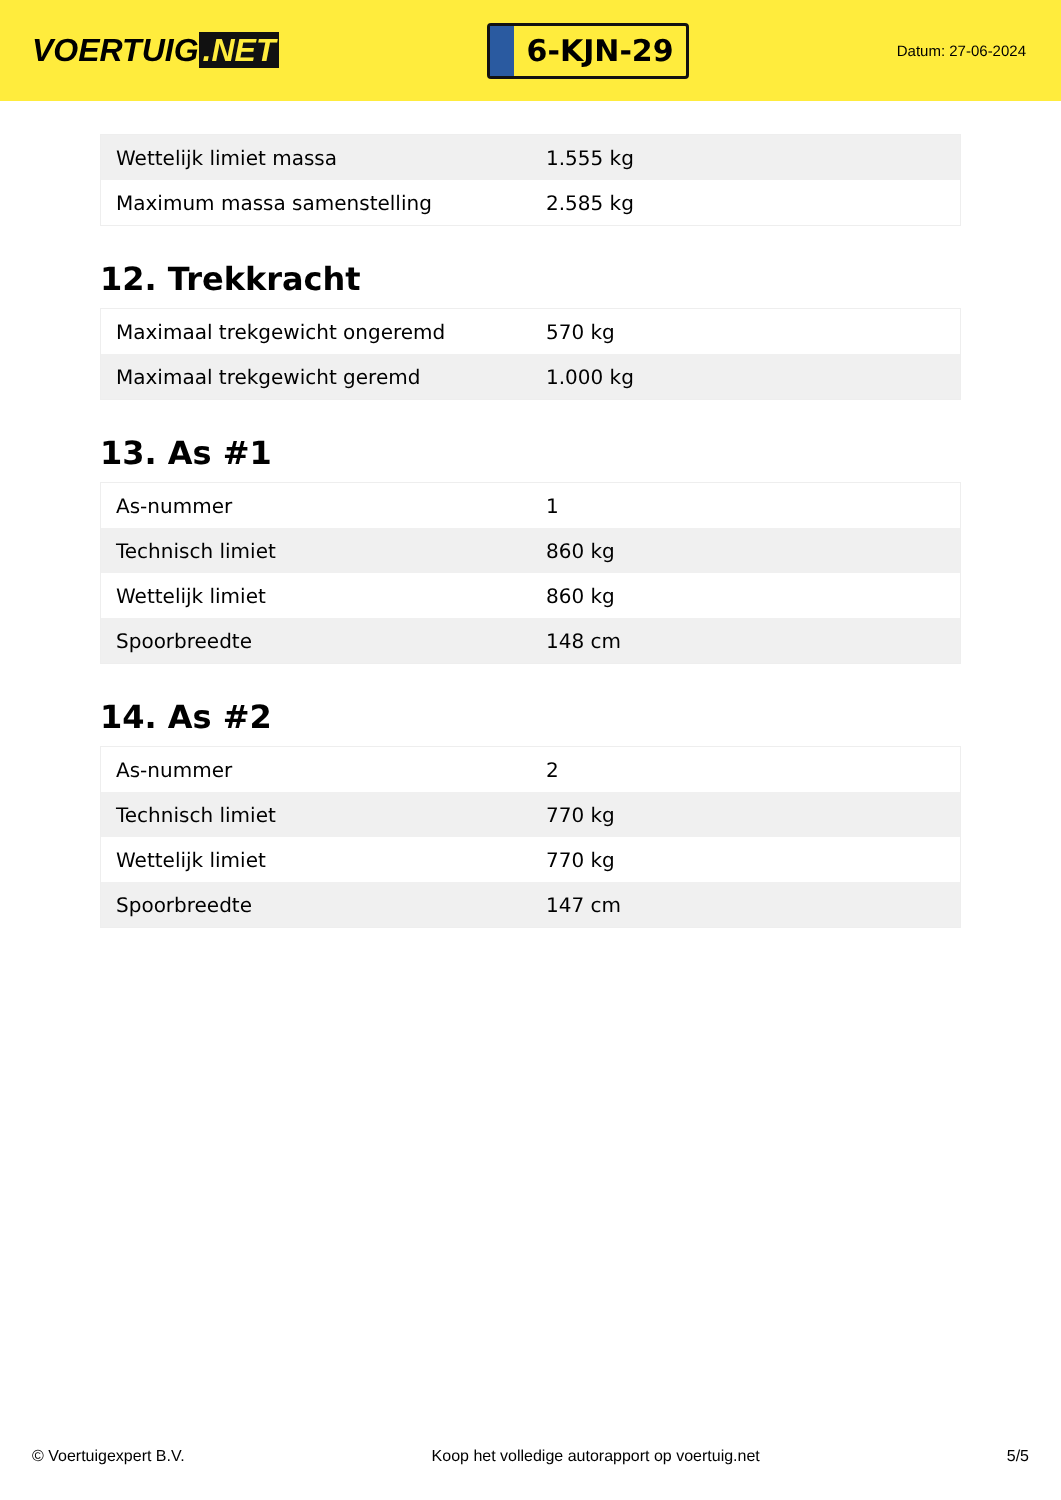VOERTUIG.NET
6-KJN-29
Datum: 27-06-2024
| Wettelijk limiet massa | 1.555 kg |
| Maximum massa samenstelling | 2.585 kg |
12. Trekkracht
| Maximaal trekgewicht ongeremd | 570 kg |
| Maximaal trekgewicht geremd | 1.000 kg |
13. As #1
| As-nummer | 1 |
| Technisch limiet | 860 kg |
| Wettelijk limiet | 860 kg |
| Spoorbreedte | 148 cm |
14. As #2
| As-nummer | 2 |
| Technisch limiet | 770 kg |
| Wettelijk limiet | 770 kg |
| Spoorbreedte | 147 cm |
© Voertuigexpert B.V. Koop het volledige autorapport op voertuig.net 5/5